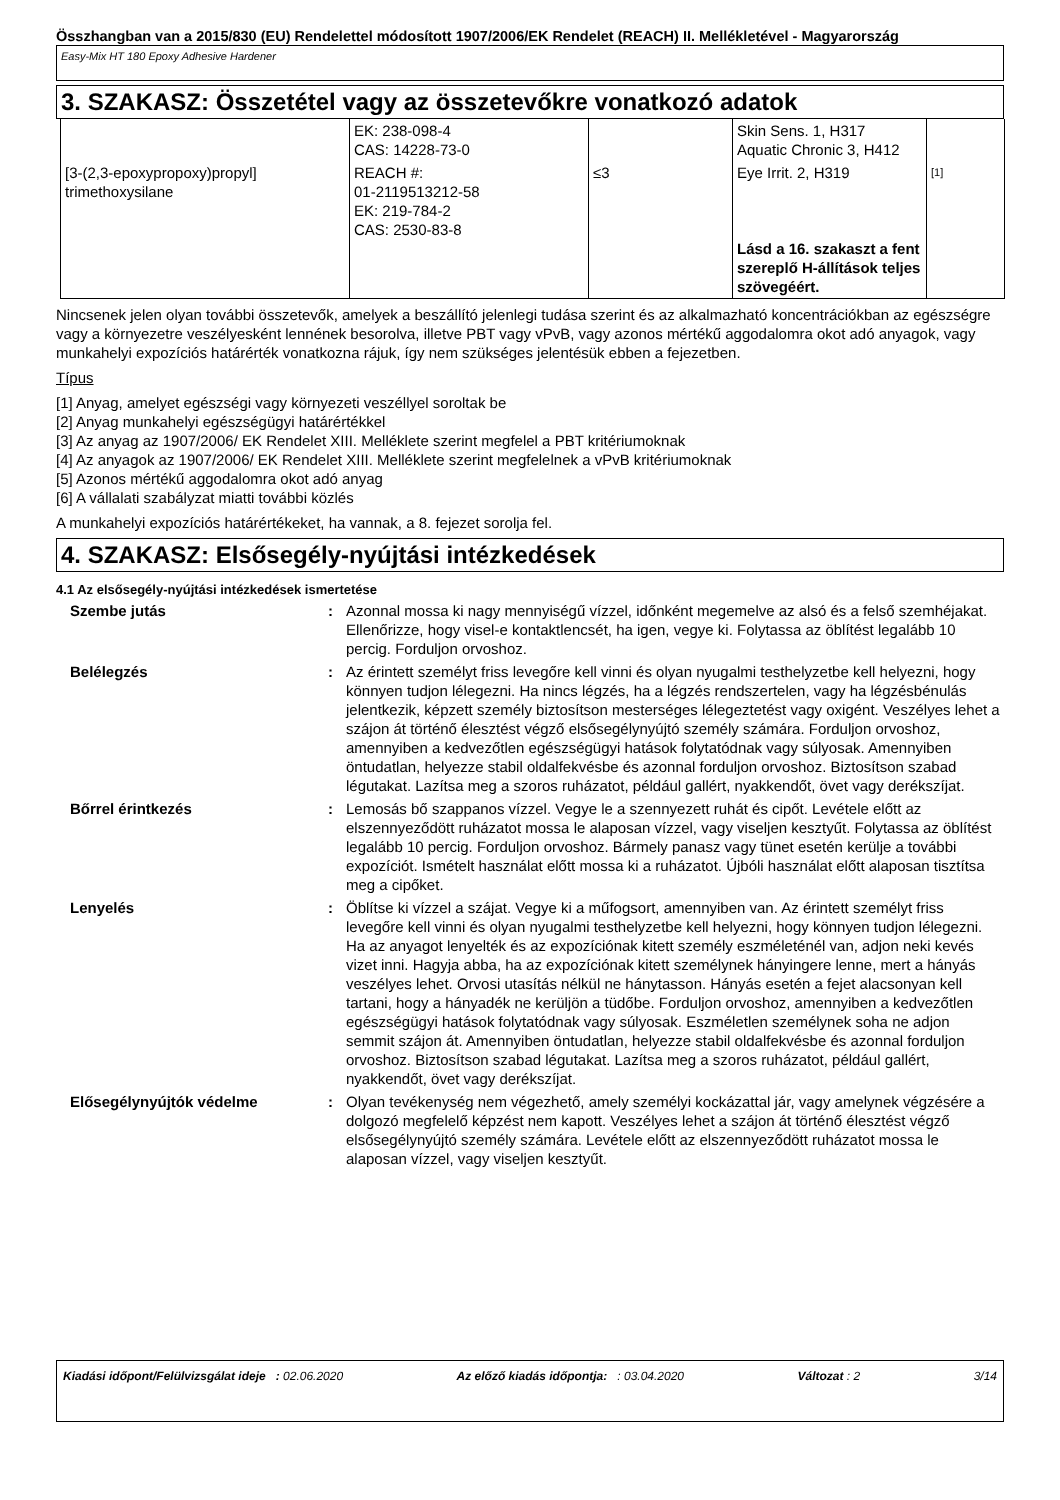Összhangban van a 2015/830 (EU) Rendelettel módosított 1907/2006/EK Rendelet (REACH) II. Mellékletével - Magyarország
Easy-Mix HT 180 Epoxy Adhesive Hardener
3. SZAKASZ: Összetétel vagy az összetevőkre vonatkozó adatok
| | EK: 238-098-4 CAS: 14228-73-0 | | Skin Sens. 1, H317 Aquatic Chronic 3, H412 | |
| [3-(2,3-epoxypropoxy)propyl] trimethoxysilane | REACH #: 01-2119513212-58 EK: 219-784-2 CAS: 2530-83-8 | ≤3 | Eye Irrit. 2, H319 Lásd a 16. szakaszt a fent szereplő H-állítások teljes szövegéért. | [1] |
Nincsenek jelen olyan további összetevők, amelyek a beszállító jelenlegi tudása szerint és az alkalmazható koncentrációkban az egészségre vagy a környezetre veszélyesként lennének besorolva, illetve PBT vagy vPvB, vagy azonos mértékű aggodalomra okot adó anyagok, vagy munkahelyi expozíciós határérték vonatkozna rájuk, így nem szükséges jelentésük ebben a fejezetben.
Típus
[1] Anyag, amelyet egészségi vagy környezeti veszéllyel soroltak be
[2] Anyag munkahelyi egészségügyi határértékkel
[3] Az anyag az 1907/2006/ EK Rendelet XIII. Melléklete szerint megfelel a PBT kritériumoknak
[4] Az anyagok az 1907/2006/ EK Rendelet XIII. Melléklete szerint megfelelnek a vPvB kritériumoknak
[5] Azonos mértékű aggodalomra okot adó anyag
[6] A vállalati szabályzat miatti további közlés
A munkahelyi expozíciós határértékeket, ha vannak, a 8. fejezet sorolja fel.
4. SZAKASZ: Elsősegély-nyújtási intézkedések
4.1 Az elsősegély-nyújtási intézkedések ismertetése
| Szembe jutás | : | Azonnal mossa ki nagy mennyiségű vízzel, időnként megemelve az alsó és a felső szemhéjakat. Ellenőrizze, hogy visel-e kontaktlencsét, ha igen, vegye ki. Folytassa az öblítést legalább 10 percig. Forduljon orvoshoz. |
| Belélegzés | : | Az érintett személyt friss levegőre kell vinni és olyan nyugalmi testhelyzetbe kell helyezni, hogy könnyen tudjon lélegezni. Ha nincs légzés, ha a légzés rendszertelen, vagy ha légzésbénulás jelentkezik, képzett személy biztosítson mesterséges lélegeztetést vagy oxigént. Veszélyes lehet a szájon át történő élesztést végző elsősegélynyújtó személy számára. Forduljon orvoshoz, amennyiben a kedvezőtlen egészségügyi hatások folytatódnak vagy súlyosak. Amennyiben öntudatlan, helyezze stabil oldalfekvésbe és azonnal forduljon orvoshoz. Biztosítson szabad légutakat. Lazítsa meg a szoros ruházatot, például gallért, nyakkendőt, övet vagy derékszíjat. |
| Bőrrel érintkezés | : | Lemosás bő szappanos vízzel. Vegye le a szennyezett ruhát és cipőt. Levétele előtt az elszennyeződött ruházatot mossa le alaposan vízzel, vagy viseljen kesztyűt. Folytassa az öblítést legalább 10 percig. Forduljon orvoshoz. Bármely panasz vagy tünet esetén kerülje a további expozíciót. Ismételt használat előtt mossa ki a ruházatot. Újbóli használat előtt alaposan tisztítsa meg a cipőket. |
| Lenyelés | : | Öblítse ki vízzel a szájat. Vegye ki a műfogsort, amennyiben van. Az érintett személyt friss levegőre kell vinni és olyan nyugalmi testhelyzetbe kell helyezni, hogy könnyen tudjon lélegezni. Ha az anyagot lenyelték és az expozíciónak kitett személy eszméleténél van, adjon neki kevés vizet inni. Hagyja abba, ha az expozíciónak kitett személynek hányingere lenne, mert a hányás veszélyes lehet. Orvosi utasítás nélkül ne hánytasson. Hányás esetén a fejet alacsonyan kell tartani, hogy a hányadék ne kerüljön a tüdőbe. Forduljon orvoshoz, amennyiben a kedvezőtlen egészségügyi hatások folytatódnak vagy súlyosak. Eszméletlen személynek soha ne adjon semmit szájon át. Amennyiben öntudatlan, helyezze stabil oldalfekvésbe és azonnal forduljon orvoshoz. Biztosítson szabad légutakat. Lazítsa meg a szoros ruházatot, például gallért, nyakkendőt, övet vagy derékszíjat. |
| Elősegélynyújtók védelme | : | Olyan tevékenység nem végezhető, amely személyi kockázattal jár, vagy amelynek végzésére a dolgozó megfelelő képzést nem kapott. Veszélyes lehet a szájon át történő élesztést végző elsősegélynyújtó személy számára. Levétele előtt az elszennyeződött ruházatot mossa le alaposan vízzel, vagy viseljen kesztyűt. |
Kiadási időpont/Felülvizsgálat ideje : 02.06.2020 Az előző kiadás időpontja: : 03.04.2020 Változat : 2 3/14